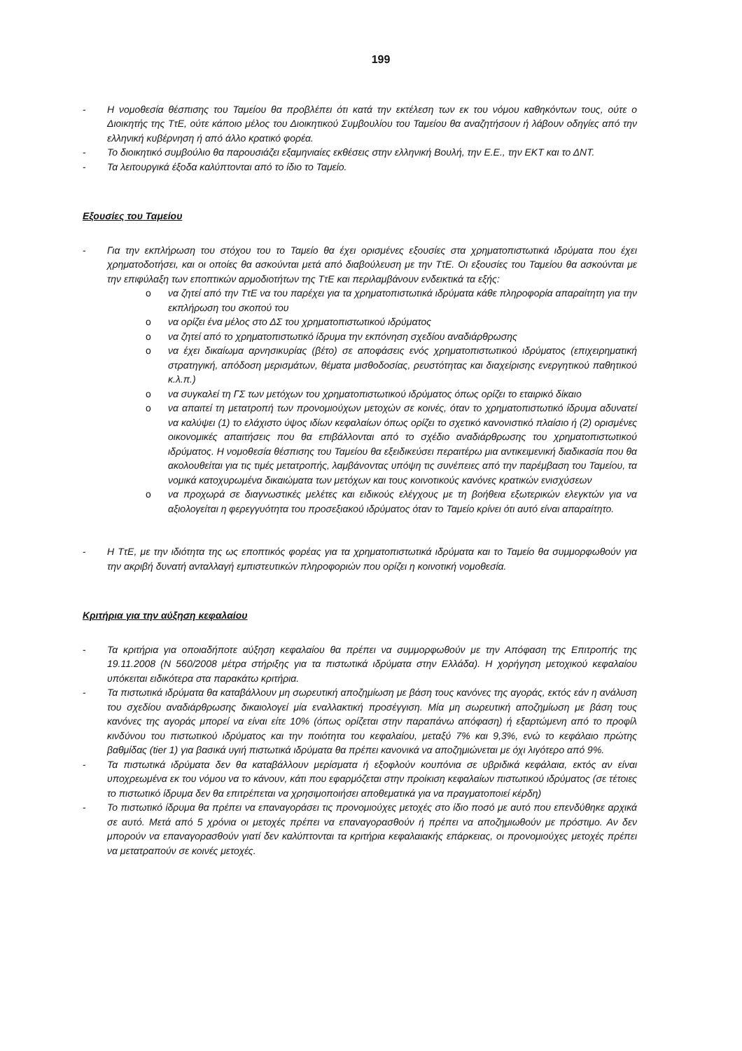199
- Η νομοθεσία θέσπισης του Ταμείου θα προβλέπει ότι κατά την εκτέλεση των εκ του νόμου καθηκόντων τους, ούτε ο Διοικητής της ΤτΕ, ούτε κάποιο μέλος του Διοικητικού Συμβουλίου του Ταμείου θα αναζητήσουν ή λάβουν οδηγίες από την ελληνική κυβέρνηση ή από άλλο κρατικό φορέα.
- Το διοικητικό συμβούλιο θα παρουσιάζει εξαμηνιαίες εκθέσεις στην ελληνική Βουλή, την Ε.Ε., την ΕΚΤ και το ΔΝΤ.
- Τα λειτουργικά έξοδα καλύπτονται από το ίδιο το Ταμείο.
Εξουσίες του Ταμείου
- Για την εκπλήρωση του στόχου του το Ταμείο θα έχει ορισμένες εξουσίες στα χρηματοπιστωτικά ιδρύματα που έχει χρηματοδοτήσει, και οι οποίες θα ασκούνται μετά από διαβούλευση με την ΤτΕ. Οι εξουσίες του Ταμείου θα ασκούνται με την επιφύλαξη των εποπτικών αρμοδιοτήτων της ΤτΕ και περιλαμβάνουν ενδεικτικά τα εξής:
o να ζητεί από την ΤτΕ να του παρέχει για τα χρηματοπιστωτικά ιδρύματα κάθε πληροφορία απαραίτητη για την εκπλήρωση του σκοπού του
o να ορίζει ένα μέλος στο ΔΣ του χρηματοπιστωτικού ιδρύματος
o να ζητεί από το χρηματοπιστωτικό ίδρυμα την εκπόνηση σχεδίου αναδιάρθρωσης
o να έχει δικαίωμα αρνησικυρίας (βέτο) σε αποφάσεις ενός χρηματοπιστωτικού ιδρύματος (επιχειρηματική στρατηγική, απόδοση μερισμάτων, θέματα μισθοδοσίας, ρευστότητας και διαχείρισης ενεργητικού παθητικού κ.λ.π.)
o να συγκαλεί τη ΓΣ των μετόχων του χρηματοπιστωτικού ιδρύματος όπως ορίζει το εταιρικό δίκαιο
o να απαιτεί τη μετατροπή των προνομιούχων μετοχών σε κοινές, όταν το χρηματοπιστωτικό ίδρυμα αδυνατεί να καλύψει (1) το ελάχιστο ύψος ιδίων κεφαλαίων όπως ορίζει το σχετικό κανονιστικό πλαίσιο ή (2) ορισμένες οικονομικές απαιτήσεις που θα επιβάλλονται από το σχέδιο αναδιάρθρωσης του χρηματοπιστωτικού ιδρύματος. Η νομοθεσία θέσπισης του Ταμείου θα εξειδικεύσει περαιτέρω μια αντικειμενική διαδικασία που θα ακολουθείται για τις τιμές μετατροπής, λαμβάνοντας υπόψη τις συνέπειες από την παρέμβαση του Ταμείου, τα νομικά κατοχυρωμένα δικαιώματα των μετόχων και τους κοινοτικούς κανόνες κρατικών ενισχύσεων
o να προχωρά σε διαγνωστικές μελέτες και ειδικούς ελέγχους με τη βοήθεια εξωτερικών ελεγκτών για να αξιολογείται η φερεγγυότητα του προσεξιακού ιδρύματος όταν το Ταμείο κρίνει ότι αυτό είναι απαραίτητο.
- Η ΤτΕ, με την ιδιότητα της ως εποπτικός φορέας για τα χρηματοπιστωτικά ιδρύματα και το Ταμείο θα συμμορφωθούν για την ακριβή δυνατή ανταλλαγή εμπιστευτικών πληροφοριών που ορίζει η κοινοτική νομοθεσία.
Κριτήρια για την αύξηση κεφαλαίου
- Τα κριτήρια για οποιαδήποτε αύξηση κεφαλαίου θα πρέπει να συμμορφωθούν με την Απόφαση της Επιτροπής της 19.11.2008 (Ν 560/2008 μέτρα στήριξης για τα πιστωτικά ιδρύματα στην Ελλάδα). Η χορήγηση μετοχικού κεφαλαίου υπόκειται ειδικότερα στα παρακάτω κριτήρια.
- Τα πιστωτικά ιδρύματα θα καταβάλλουν μη σωρευτική αποζημίωση με βάση τους κανόνες της αγοράς, εκτός εάν η ανάλυση του σχεδίου αναδιάρθρωσης δικαιολογεί μία εναλλακτική προσέγγιση. Μία μη σωρευτική αποζημίωση με βάση τους κανόνες της αγοράς μπορεί να είναι είτε 10% (όπως ορίζεται στην παραπάνω απόφαση) ή εξαρτώμενη από το προφίλ κινδύνου του πιστωτικού ιδρύματος και την ποιότητα του κεφαλαίου, μεταξύ 7% και 9,3%, ενώ το κεφάλαιο πρώτης βαθμίδας (tier 1) για βασικά υγιή πιστωτικά ιδρύματα θα πρέπει κανονικά να αποζημιώνεται με όχι λιγότερο από 9%.
- Τα πιστωτικά ιδρύματα δεν θα καταβάλλουν μερίσματα ή εξοφλούν κουπόνια σε υβριδικά κεφάλαια, εκτός αν είναι υποχρεωμένα εκ του νόμου να το κάνουν, κάτι που εφαρμόζεται στην προίκιση κεφαλαίων πιστωτικού ιδρύματος (σε τέτοιες το πιστωτικό ίδρυμα δεν θα επιτρέπεται να χρησιμοποιήσει αποθεματικά για να πραγματοποιεί κέρδη)
- Το πιστωτικό ίδρυμα θα πρέπει να επαναγοράσει τις προνομιούχες μετοχές στο ίδιο ποσό με αυτό που επενδύθηκε αρχικά σε αυτό. Μετά από 5 χρόνια οι μετοχές πρέπει να επαναγορασθούν ή πρέπει να αποζημιωθούν με πρόστιμο. Αν δεν μπορούν να επαναγορασθούν γιατί δεν καλύπτονται τα κριτήρια κεφαλαιακής επάρκειας, οι προνομιούχες μετοχές πρέπει να μετατραπούν σε κοινές μετοχές.